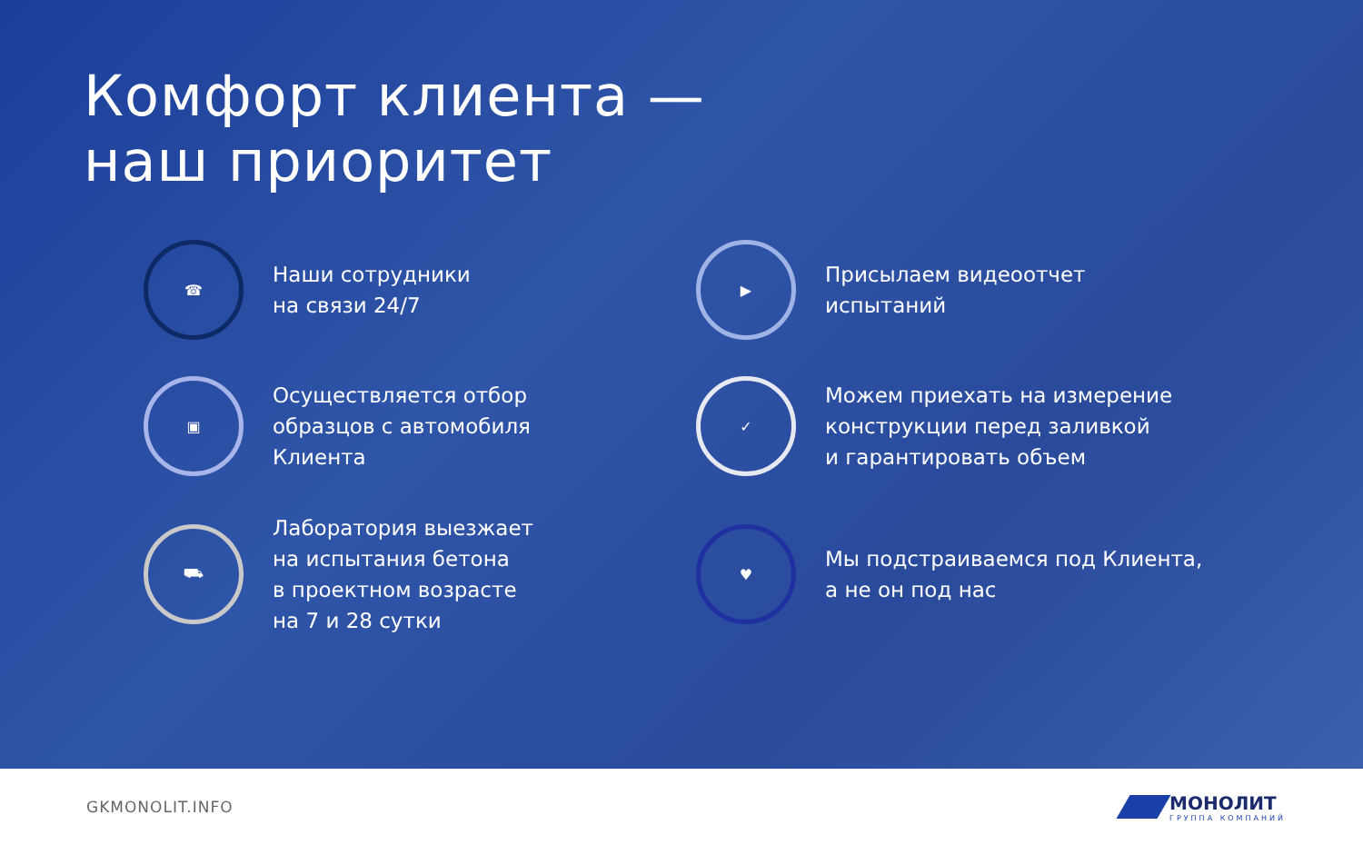Комфорт клиента —
наш приоритет
☎
Наши сотрудники
на связи 24/7
▶
Присылаем видеоотчет
испытаний
▣
Осуществляется отбор
образцов с автомобиля
Клиента
✓
Можем приехать на измерение
конструкции перед заливкой
и гарантировать объем
⛟
Лаборатория выезжает
на испытания бетона
в проектном возрасте
на 7 и 28 сутки
♥
Мы подстраиваемся под Клиента,
а не он под нас
GKMONOLIT.INFO
МОНОЛИТ
ГРУППА КОМПАНИЙ